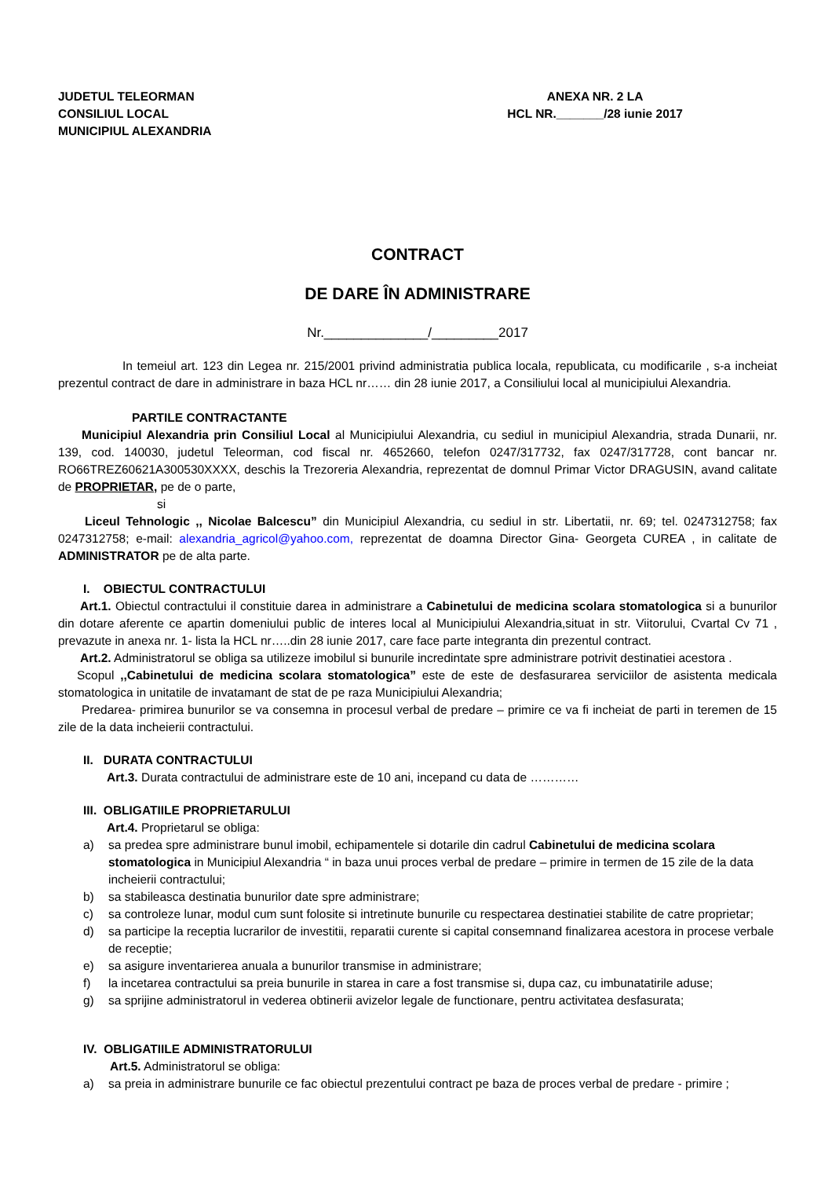JUDETUL TELEORMAN
CONSILIUL LOCAL
MUNICIPIUL ALEXANDRIA
ANEXA NR. 2 LA
HCL NR._______/28 iunie 2017
CONTRACT
DE DARE ÎN ADMINISTRARE
Nr.______________/_________2017
In temeiul art. 123 din Legea nr. 215/2001 privind administratia publica locala, republicata, cu modificarile , s-a incheiat prezentul contract de dare in administrare in baza HCL nr…… din 28 iunie 2017, a Consiliului local al municipiului Alexandria.
PARTILE CONTRACTANTE
Municipiul Alexandria prin Consiliul Local al Municipiului Alexandria, cu sediul in municipiul Alexandria, strada Dunarii, nr. 139, cod. 140030, judetul Teleorman, cod fiscal nr. 4652660, telefon 0247/317732, fax 0247/317728, cont bancar nr. RO66TREZ60621A300530XXXX, deschis la Trezoreria Alexandria, reprezentat de domnul Primar Victor DRAGUSIN, avand calitate de PROPRIETAR, pe de o parte,
si
Liceul Tehnologic ,, Nicolae Balcescu” din Municipiul Alexandria, cu sediul in str. Libertatii, nr. 69; tel. 0247312758; fax 0247312758; e-mail: alexandria_agricol@yahoo.com, reprezentat de doamna Director Gina- Georgeta CUREA , in calitate de ADMINISTRATOR pe de alta parte.
I. OBIECTUL CONTRACTULUI
Art.1. Obiectul contractului il constituie darea in administrare a Cabinetului de medicina scolara stomatologica si a bunurilor din dotare aferente ce apartin domeniului public de interes local al Municipiului Alexandria,situat in str. Viitorului, Cvartal Cv 71 , prevazute in anexa nr. 1- lista la HCL nr…..din 28 iunie 2017, care face parte integranta din prezentul contract.
Art.2. Administratorul se obliga sa utilizeze imobilul si bunurile incredintate spre administrare potrivit destinatiei acestora .
Scopul ,,Cabinetului de medicina scolara stomatologica” este de este de desfasurarea serviciilor de asistenta medicala stomatologica in unitatile de invatamant de stat de pe raza Municipiului Alexandria;
Predarea- primirea bunurilor se va consemna in procesul verbal de predare – primire ce va fi incheiat de parti in teremen de 15 zile de la data incheierii contractului.
II. DURATA CONTRACTULUI
Art.3. Durata contractului de administrare este de 10 ani, incepand cu data de …………
III. OBLIGATIILE PROPRIETARULUI
Art.4. Proprietarul se obliga:
a) sa predea spre administrare bunul imobil, echipamentele si dotarile din cadrul Cabinetului de medicina scolara stomatologica in Municipiul Alexandria “ in baza unui proces verbal de predare – primire in termen de 15 zile de la data incheierii contractului;
b) sa stabileasca destinatia bunurilor date spre administrare;
c) sa controleze lunar, modul cum sunt folosite si intretinute bunurile cu respectarea destinatiei stabilite de catre proprietar;
d) sa participe la receptia lucrarilor de investitii, reparatii curente si capital consemnand finalizarea acestora in procese verbale de receptie;
e) sa asigure inventarierea anuala a bunurilor transmise in administrare;
f) la incetarea contractului sa preia bunurile in starea in care a fost transmise si, dupa caz, cu imbunatatirile aduse;
g) sa sprijine administratorul in vederea obtinerii avizelor legale de functionare, pentru activitatea desfasurata;
IV. OBLIGATIILE ADMINISTRATORULUI
Art.5. Administratorul se obliga:
a) sa preia in administrare bunurile ce fac obiectul prezentului contract pe baza de proces verbal de predare - primire ;